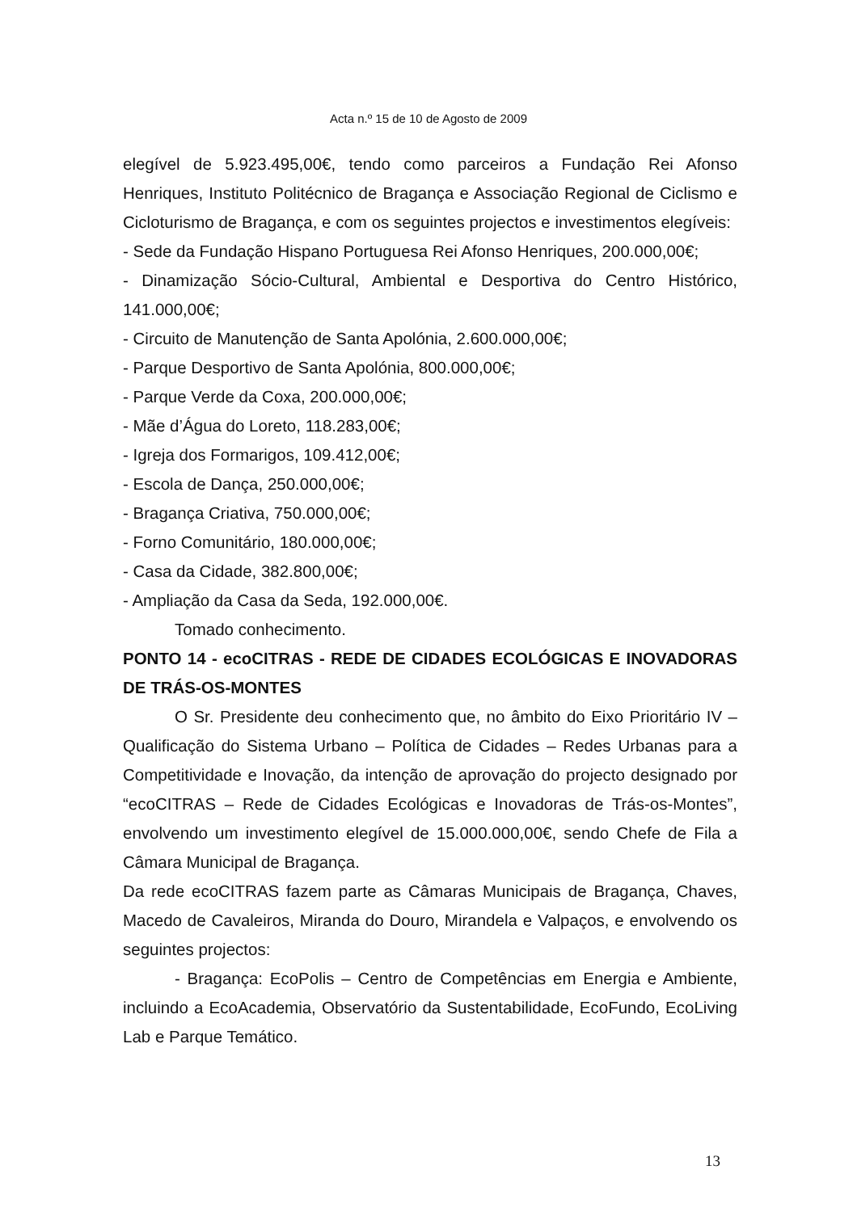Acta n.º 15 de 10 de Agosto de 2009
elegível de 5.923.495,00€, tendo como parceiros a Fundação Rei Afonso Henriques, Instituto Politécnico de Bragança e Associação Regional de Ciclismo e Cicloturismo de Bragança, e com os seguintes projectos e investimentos elegíveis:
- Sede da Fundação Hispano Portuguesa Rei Afonso Henriques, 200.000,00€;
- Dinamização Sócio-Cultural, Ambiental e Desportiva do Centro Histórico, 141.000,00€;
- Circuito de Manutenção de Santa Apolónia, 2.600.000,00€;
- Parque Desportivo de Santa Apolónia, 800.000,00€;
- Parque Verde da Coxa, 200.000,00€;
- Mãe d’Água do Loreto, 118.283,00€;
- Igreja dos Formarigos, 109.412,00€;
- Escola de Dança, 250.000,00€;
- Bragança Criativa, 750.000,00€;
- Forno Comunitário, 180.000,00€;
- Casa da Cidade, 382.800,00€;
- Ampliação da Casa da Seda, 192.000,00€.
Tomado conhecimento.
PONTO 14 - ecoCITRAS - REDE DE CIDADES ECOLÓGICAS E INOVADORAS DE TRÁS-OS-MONTES
O Sr. Presidente deu conhecimento que, no âmbito do Eixo Prioritário IV – Qualificação do Sistema Urbano – Política de Cidades – Redes Urbanas para a Competitividade e Inovação, da intenção de aprovação do projecto designado por “ecoCITRAS – Rede de Cidades Ecológicas e Inovadoras de Trás-os-Montes”, envolvendo um investimento elegível de 15.000.000,00€, sendo Chefe de Fila a Câmara Municipal de Bragança.
Da rede ecoCITRAS fazem parte as Câmaras Municipais de Bragança, Chaves, Macedo de Cavaleiros, Miranda do Douro, Mirandela e Valpaços, e envolvendo os seguintes projectos:
- Bragança: EcoPolis – Centro de Competências em Energia e Ambiente, incluindo a EcoAcademia, Observatório da Sustentabilidade, EcoFundo, EcoLiving Lab e Parque Temático.
13